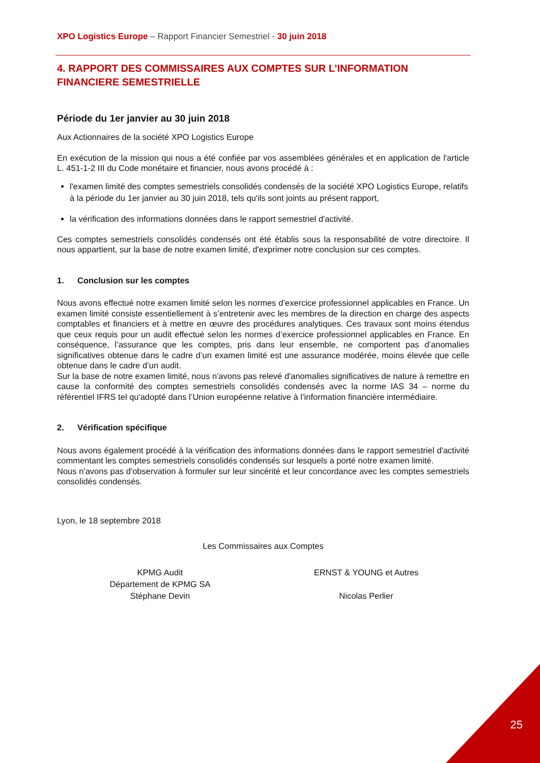XPO Logistics Europe – Rapport Financier Semestriel - 30 juin 2018
4. RAPPORT DES COMMISSAIRES AUX COMPTES SUR L’INFORMATION FINANCIERE SEMESTRIELLE
Période du 1er janvier au 30 juin 2018
Aux Actionnaires de la société XPO Logistics Europe
En exécution de la mission qui nous a été confiée par vos assemblées générales et en application de l'article L. 451-1-2 III du Code monétaire et financier, nous avons procédé à :
l'examen limité des comptes semestriels consolidés condensés de la société XPO Logistics Europe, relatifs à la période du 1er janvier au 30 juin 2018, tels qu'ils sont joints au présent rapport,
la vérification des informations données dans le rapport semestriel d'activité.
Ces comptes semestriels consolidés condensés ont été établis sous la responsabilité de votre directoire. Il nous appartient, sur la base de notre examen limité, d'exprimer notre conclusion sur ces comptes.
1. Conclusion sur les comptes
Nous avons effectué notre examen limité selon les normes d’exercice professionnel applicables en France. Un examen limité consiste essentiellement à s’entretenir avec les membres de la direction en charge des aspects comptables et financiers et à mettre en œuvre des procédures analytiques. Ces travaux sont moins étendus que ceux requis pour un audit effectué selon les normes d’exercice professionnel applicables en France. En conséquence, l’assurance que les comptes, pris dans leur ensemble, ne comportent pas d’anomalies significatives obtenue dans le cadre d’un examen limité est une assurance modérée, moins élevée que celle obtenue dans le cadre d’un audit.
Sur la base de notre examen limité, nous n'avons pas relevé d'anomalies significatives de nature à remettre en cause la conformité des comptes semestriels consolidés condensés avec la norme IAS 34 – norme du référentiel IFRS tel qu'adopté dans l’Union européenne relative à l’information financière intermédiaire.
2. Vérification spécifique
Nous avons également procédé à la vérification des informations données dans le rapport semestriel d'activité commentant les comptes semestriels consolidés condensés sur lesquels a porté notre examen limité.
Nous n'avons pas d'observation à formuler sur leur sincérité et leur concordance avec les comptes semestriels consolidés condensés.
Lyon, le 18 septembre 2018
Les Commissaires aux Comptes
KPMG Audit
Département de KPMG SA
Stéphane Devin
ERNST & YOUNG et Autres
Nicolas Perlier
25